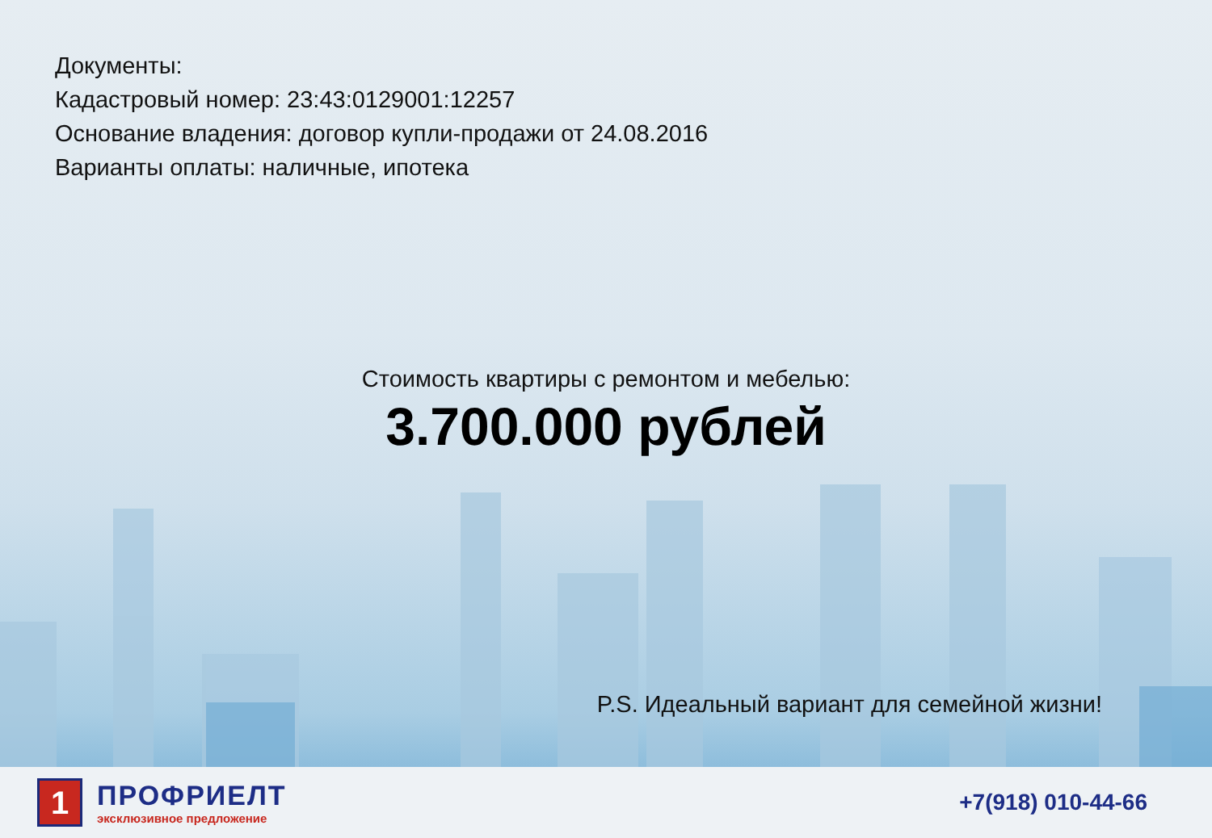Документы:
Кадастровый номер: 23:43:0129001:12257
Основание владения: договор купли-продажи от 24.08.2016
Варианты оплаты: наличные, ипотека
Стоимость квартиры с ремонтом и мебелью:
3.700.000 рублей
P.S. Идеальный вариант для семейной жизни!
1
ПРОФРИЕЛТ
эксклюзивное предложение
+7(918) 010-44-66